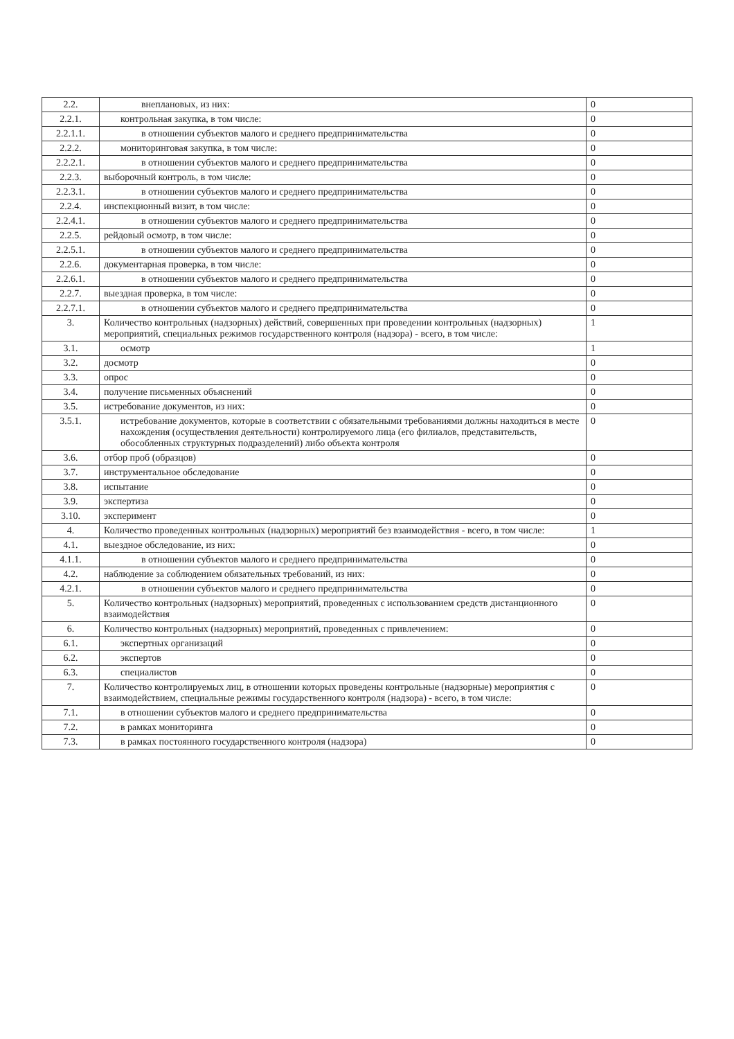| 2.2. | внеплановых, из них: | 0 |
| 2.2.1. | контрольная закупка, в том числе: | 0 |
| 2.2.1.1. | в отношении субъектов малого и среднего предпринимательства | 0 |
| 2.2.2. | мониторинговая закупка, в том числе: | 0 |
| 2.2.2.1. | в отношении субъектов малого и среднего предпринимательства | 0 |
| 2.2.3. | выборочный контроль, в том числе: | 0 |
| 2.2.3.1. | в отношении субъектов малого и среднего предпринимательства | 0 |
| 2.2.4. | инспекционный визит, в том числе: | 0 |
| 2.2.4.1. | в отношении субъектов малого и среднего предпринимательства | 0 |
| 2.2.5. | рейдовый осмотр, в том числе: | 0 |
| 2.2.5.1. | в отношении субъектов малого и среднего предпринимательства | 0 |
| 2.2.6. | документарная проверка, в том числе: | 0 |
| 2.2.6.1. | в отношении субъектов малого и среднего предпринимательства | 0 |
| 2.2.7. | выездная проверка, в том числе: | 0 |
| 2.2.7.1. | в отношении субъектов малого и среднего предпринимательства | 0 |
| 3. | Количество контрольных (надзорных) действий, совершенных при проведении контрольных (надзорных) мероприятий, специальных режимов государственного контроля (надзора) - всего, в том числе: | 1 |
| 3.1. | осмотр | 1 |
| 3.2. | досмотр | 0 |
| 3.3. | опрос | 0 |
| 3.4. | получение письменных объяснений | 0 |
| 3.5. | истребование документов, из них: | 0 |
| 3.5.1. | истребование документов, которые в соответствии с обязательными требованиями должны находиться в месте нахождения (осуществления деятельности) контролируемого лица (его филиалов, представительств, обособленных структурных подразделений) либо объекта контроля | 0 |
| 3.6. | отбор проб (образцов) | 0 |
| 3.7. | инструментальное обследование | 0 |
| 3.8. | испытание | 0 |
| 3.9. | экспертиза | 0 |
| 3.10. | эксперимент | 0 |
| 4. | Количество проведенных контрольных (надзорных) мероприятий без взаимодействия - всего, в том числе: | 1 |
| 4.1. | выездное обследование, из них: | 0 |
| 4.1.1. | в отношении субъектов малого и среднего предпринимательства | 0 |
| 4.2. | наблюдение за соблюдением обязательных требований, из них: | 0 |
| 4.2.1. | в отношении субъектов малого и среднего предпринимательства | 0 |
| 5. | Количество контрольных (надзорных) мероприятий, проведенных с использованием средств дистанционного взаимодействия | 0 |
| 6. | Количество контрольных (надзорных) мероприятий, проведенных с привлечением: | 0 |
| 6.1. | экспертных организаций | 0 |
| 6.2. | экспертов | 0 |
| 6.3. | специалистов | 0 |
| 7. | Количество контролируемых лиц, в отношении которых проведены контрольные (надзорные) мероприятия с взаимодействием, специальные режимы государственного контроля (надзора) - всего, в том числе: | 0 |
| 7.1. | в отношении субъектов малого и среднего предпринимательства | 0 |
| 7.2. | в рамках мониторинга | 0 |
| 7.3. | в рамках постоянного государственного контроля (надзора) | 0 |